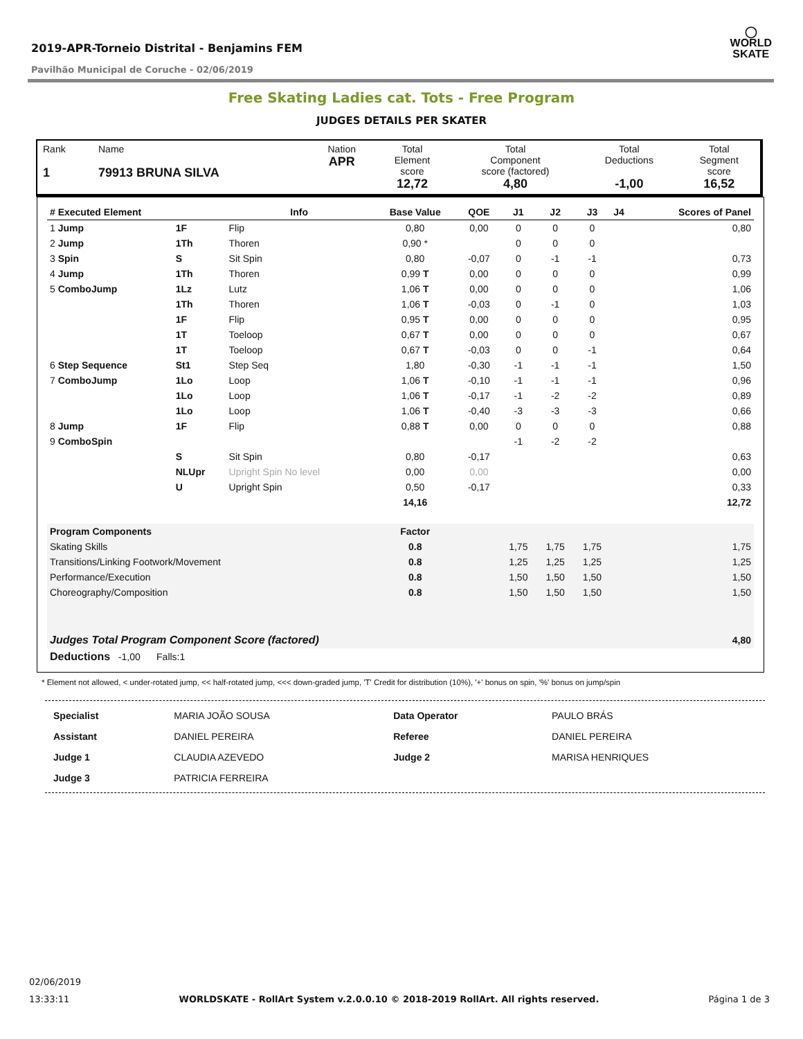◯
WORLD
SKATE
2019-APR-Torneio Distrital - Benjamins FEM
Pavilhão Municipal de Coruche - 02/06/2019
Free Skating Ladies cat. Tots - Free Program
JUDGES DETAILS PER SKATER
| Rank 1 | Name 79913 BRUNA SILVA | Nation APR | Total Element score 12,72 | Total Component score (factored) 4,80 | Total Deductions -1,00 | Total Segment score 16,52 |
| # Executed Element | | Info | Base Value | QOE | J1 | J2 | J3 | J4 | Scores of Panel |
| --- | --- | --- | --- | --- | --- | --- | --- | --- | --- |
| 1 Jump | 1F | Flip | 0,80 | 0,00 | 0 | 0 | 0 | | 0,80 |
| 2 Jump | 1Th | Thoren | 0,90 * | | 0 | 0 | 0 | | |
| 3 Spin | S | Sit Spin | 0,80 | -0,07 | 0 | -1 | -1 | | 0,73 |
| 4 Jump | 1Th | Thoren | 0,99 T | 0,00 | 0 | 0 | 0 | | 0,99 |
| 5 ComboJump | 1Lz | Lutz | 1,06 T | 0,00 | 0 | 0 | 0 | | 1,06 |
| | 1Th | Thoren | 1,06 T | -0,03 | 0 | -1 | 0 | | 1,03 |
| | 1F | Flip | 0,95 T | 0,00 | 0 | 0 | 0 | | 0,95 |
| | 1T | Toeloop | 0,67 T | 0,00 | 0 | 0 | 0 | | 0,67 |
| | 1T | Toeloop | 0,67 T | -0,03 | 0 | 0 | -1 | | 0,64 |
| 6 Step Sequence | St1 | Step Seq | 1,80 | -0,30 | -1 | -1 | -1 | | 1,50 |
| 7 ComboJump | 1Lo | Loop | 1,06 T | -0,10 | -1 | -1 | -1 | | 0,96 |
| | 1Lo | Loop | 1,06 T | -0,17 | -1 | -2 | -2 | | 0,89 |
| | 1Lo | Loop | 1,06 T | -0,40 | -3 | -3 | -3 | | 0,66 |
| 8 Jump | 1F | Flip | 0,88 T | 0,00 | 0 | 0 | 0 | | 0,88 |
| 9 ComboSpin | | | | | -1 | -2 | -2 | | |
| | S | Sit Spin | 0,80 | -0,17 | | | | | 0,63 |
| | NLUpr | Upright Spin No level | 0,00 | 0,00 | | | | | 0,00 |
| | U | Upright Spin | 0,50 | -0,17 | | | | | 0,33 |
| | | | 14,16 | | | | | | 12,72 |
| Program Components | | | Factor | | | | | | |
| Skating Skills | | | 0.8 | | 1,75 | 1,75 | 1,75 | | 1,75 |
| Transitions/Linking Footwork/Movement | | | 0.8 | | 1,25 | 1,25 | 1,25 | | 1,25 |
| Performance/Execution | | | 0.8 | | 1,50 | 1,50 | 1,50 | | 1,50 |
| Choreography/Composition | | | 0.8 | | 1,50 | 1,50 | 1,50 | | 1,50 |
| Judges Total Program Component Score (factored) | | | | | | | | | 4,80 |
| Deductions -1,00 Falls:1 | | | | | | | | | |
* Element not allowed, < under-rotated jump, << half-rotated jump, <<< down-graded jump, 'T' Credit for distribution (10%), '+' bonus on spin, '%' bonus on jump/spin
| Specialist | MARIA JOÃO SOUSA | Data Operator | PAULO BRÁS |
| Assistant | DANIEL PEREIRA | Referee | DANIEL PEREIRA |
| Judge 1 | CLAUDIA AZEVEDO | Judge 2 | MARISA HENRIQUES |
| Judge 3 | PATRICIA FERREIRA | | |
02/06/2019
13:33:11 WORLDSKATE - RollArt System v.2.0.0.10 © 2018-2019 RollArt. All rights reserved. Página 1 de 3